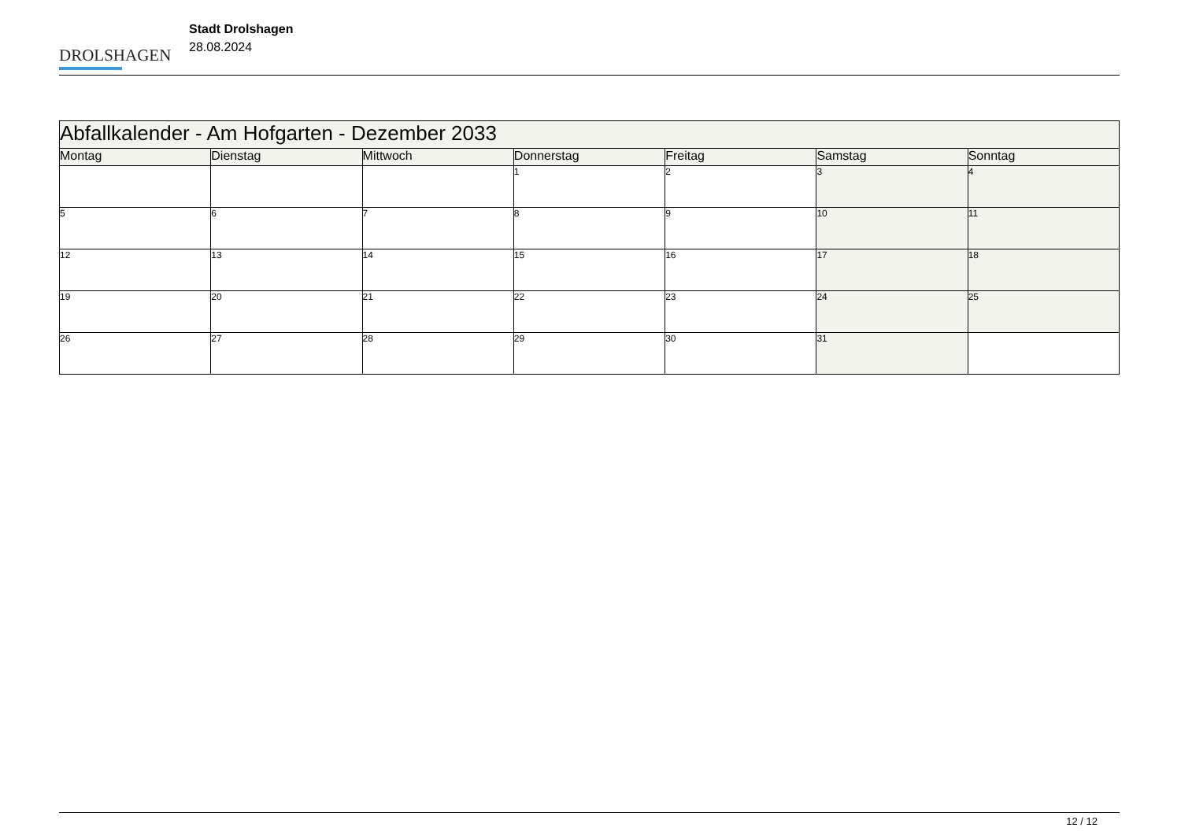DROLSHAGEN
Stadt Drolshagen
28.08.2024
| Abfallkalender - Am Hofgarten - Dezember 2033 | | | | | | |
| Montag | Dienstag | Mittwoch | Donnerstag | Freitag | Samstag | Sonntag |
| | | | 1 | 2 | 3 | 4 |
| 5 | 6 | 7 | 8 | 9 | 10 | 11 |
| 12 | 13 | 14 | 15 | 16 | 17 | 18 |
| 19 | 20 | 21 | 22 | 23 | 24 | 25 |
| 26 | 27 | 28 | 29 | 30 | 31 | |
12 / 12